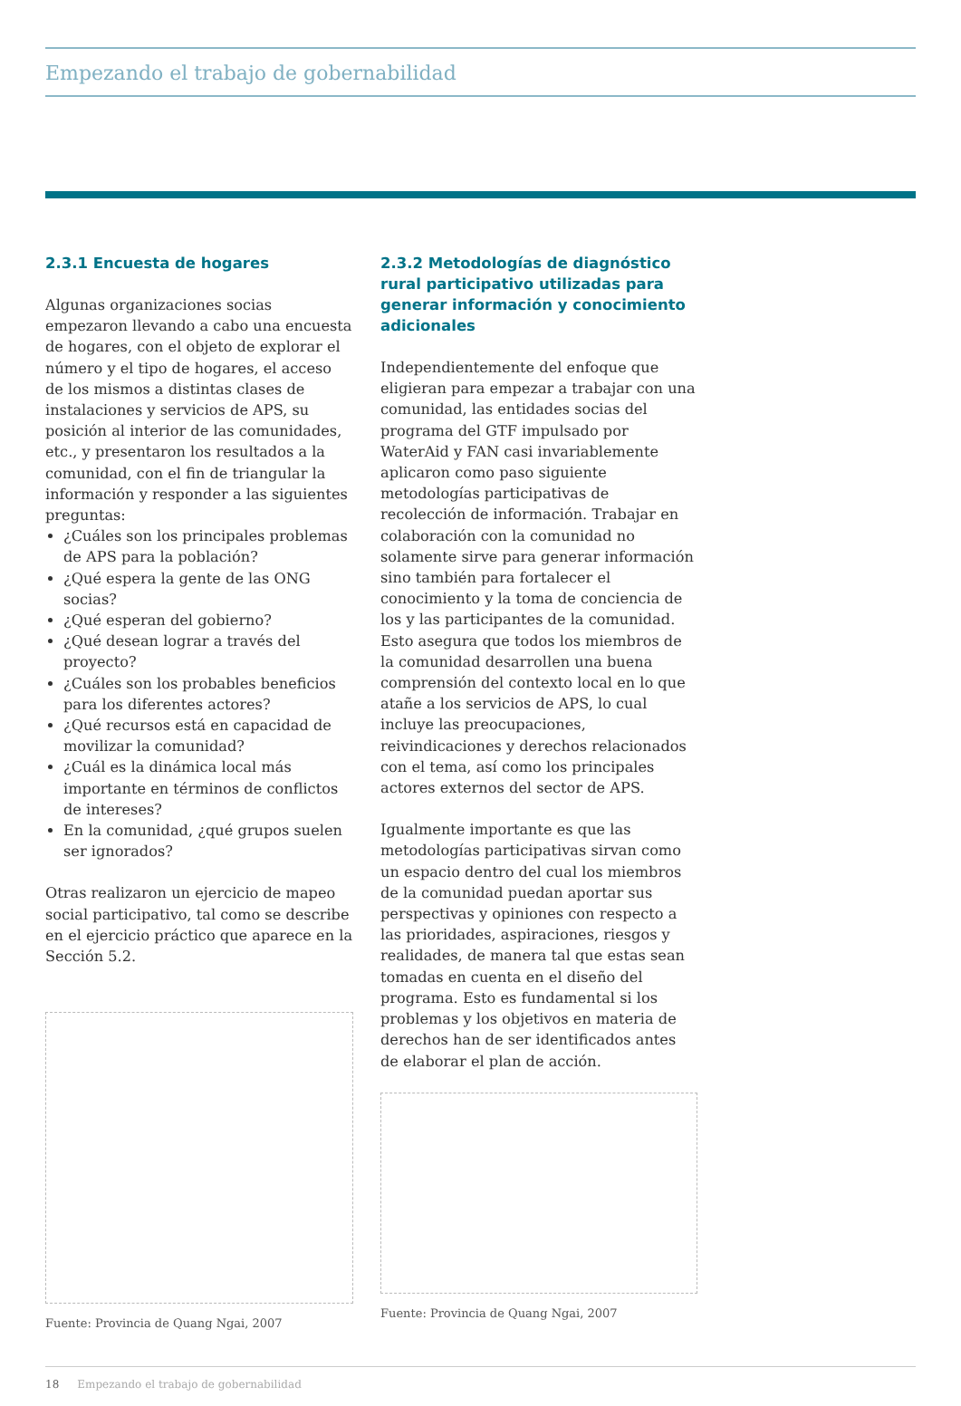Empezando el trabajo de gobernabilidad
2.3.1 Encuesta de hogares
Algunas organizaciones socias empezaron llevando a cabo una encuesta de hogares, con el objeto de explorar el número y el tipo de hogares, el acceso de los mismos a distintas clases de instalaciones y servicios de APS, su posición al interior de las comunidades, etc., y presentaron los resultados a la comunidad, con el fin de triangular la información y responder a las siguientes preguntas:
¿Cuáles son los principales problemas de APS para la población?
¿Qué espera la gente de las ONG socias?
¿Qué esperan del gobierno?
¿Qué desean lograr a través del proyecto?
¿Cuáles son los probables beneficios para los diferentes actores?
¿Qué recursos está en capacidad de movilizar la comunidad?
¿Cuál es la dinámica local más importante en términos de conflictos de intereses?
En la comunidad, ¿qué grupos suelen ser ignorados?
Otras realizaron un ejercicio de mapeo social participativo, tal como se describe en el ejercicio práctico que aparece en la Sección 5.2.
Fuente: Provincia de Quang Ngai, 2007
2.3.2 Metodologías de diagnóstico rural participativo utilizadas para generar información y conocimiento adicionales
Independientemente del enfoque que eligieran para empezar a trabajar con una comunidad, las entidades socias del programa del GTF impulsado por WaterAid y FAN casi invariablemente aplicaron como paso siguiente metodologías participativas de recolección de información. Trabajar en colaboración con la comunidad no solamente sirve para generar información sino también para fortalecer el conocimiento y la toma de conciencia de los y las participantes de la comunidad. Esto asegura que todos los miembros de la comunidad desarrollen una buena comprensión del contexto local en lo que atañe a los servicios de APS, lo cual incluye las preocupaciones, reivindicaciones y derechos relacionados con el tema, así como los principales actores externos del sector de APS.
Igualmente importante es que las metodologías participativas sirvan como un espacio dentro del cual los miembros de la comunidad puedan aportar sus perspectivas y opiniones con respecto a las prioridades, aspiraciones, riesgos y realidades, de manera tal que estas sean tomadas en cuenta en el diseño del programa. Esto es fundamental si los problemas y los objetivos en materia de derechos han de ser identificados antes de elaborar el plan de acción.
Fuente: Provincia de Quang Ngai, 2007
18 Empezando el trabajo de gobernabilidad